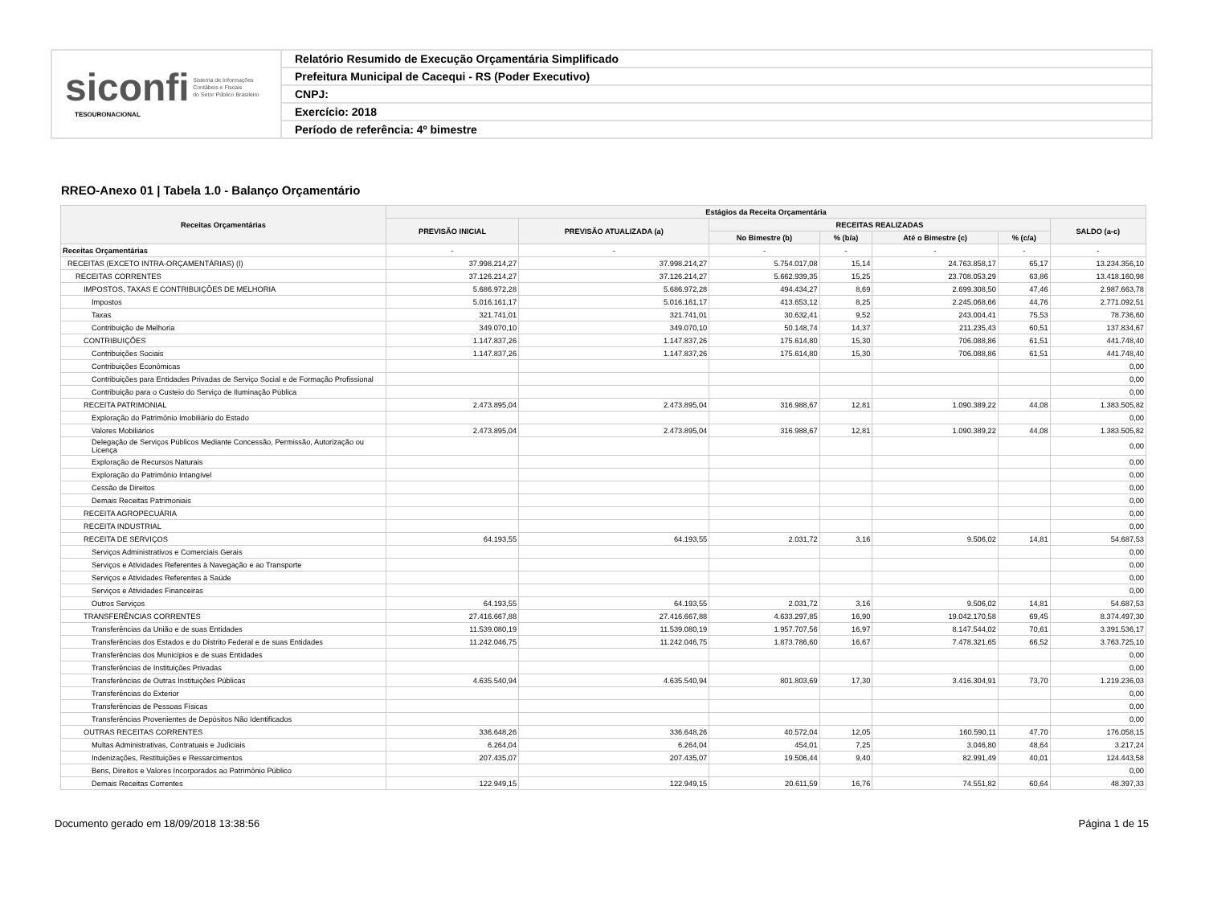siconfi Sistema de Informações
Contábeis e Fiscais
do Setor Público Brasileiro
TESOURONACIONAL
Relatório Resumido de Execução Orçamentária Simplificado
Prefeitura Municipal de Cacequi - RS (Poder Executivo)
CNPJ:
Exercício: 2018
Período de referência: 4º bimestre
RREO-Anexo 01 | Tabela 1.0 - Balanço Orçamentário
| Receitas Orçamentárias | Estágios da Receita Orçamentária | | | | | | |
| --- | --- | --- | --- | --- | --- | --- | --- |
| | PREVISÃO INICIAL | PREVISÃO ATUALIZADA (a) | RECEITAS REALIZADAS | | | | SALDO (a-c) |
| | | | No Bimestre (b) | % (b/a) | Até o Bimestre (c) | % (c/a) | |
| Receitas Orçamentárias | - | - | - | - | - | - | - |
| RECEITAS (EXCETO INTRA-ORÇAMENTÁRIAS) (I) | 37.998.214,27 | 37.998.214,27 | 5.754.017,08 | 15,14 | 24.763.858,17 | 65,17 | 13.234.356,10 |
| RECEITAS CORRENTES | 37.126.214,27 | 37.126.214,27 | 5.662.939,35 | 15,25 | 23.708.053,29 | 63,86 | 13.418.160,98 |
| IMPOSTOS, TAXAS E CONTRIBUIÇÕES DE MELHORIA | 5.686.972,28 | 5.686.972,28 | 494.434,27 | 8,69 | 2.699.308,50 | 47,46 | 2.987.663,78 |
| Impostos | 5.016.161,17 | 5.016.161,17 | 413.653,12 | 8,25 | 2.245.068,66 | 44,76 | 2.771.092,51 |
| Taxas | 321.741,01 | 321.741,01 | 30.632,41 | 9,52 | 243.004,41 | 75,53 | 78.736,60 |
| Contribuição de Melhoria | 349.070,10 | 349.070,10 | 50.148,74 | 14,37 | 211.235,43 | 60,51 | 137.834,67 |
| CONTRIBUIÇÕES | 1.147.837,26 | 1.147.837,26 | 175.614,80 | 15,30 | 706.088,86 | 61,51 | 441.748,40 |
| Contribuições Sociais | 1.147.837,26 | 1.147.837,26 | 175.614,80 | 15,30 | 706.088,86 | 61,51 | 441.748,40 |
| Contribuições Econômicas | | | | | | | 0,00 |
| Contribuições para Entidades Privadas de Serviço Social e de Formação Profissional | | | | | | | 0,00 |
| Contribuição para o Custeio do Serviço de Iluminação Pública | | | | | | | 0,00 |
| RECEITA PATRIMONIAL | 2.473.895,04 | 2.473.895,04 | 316.988,67 | 12,81 | 1.090.389,22 | 44,08 | 1.383.505,82 |
| Exploração do Patrimônio Imobiliário do Estado | | | | | | | 0,00 |
| Valores Mobiliários | 2.473.895,04 | 2.473.895,04 | 316.988,67 | 12,81 | 1.090.389,22 | 44,08 | 1.383.505,82 |
| Delegação de Serviços Públicos Mediante Concessão, Permissão, Autorização ou Licença | | | | | | | 0,00 |
| Exploração de Recursos Naturais | | | | | | | 0,00 |
| Exploração do Patrimônio Intangível | | | | | | | 0,00 |
| Cessão de Direitos | | | | | | | 0,00 |
| Demais Receitas Patrimoniais | | | | | | | 0,00 |
| RECEITA AGROPECUÁRIA | | | | | | | 0,00 |
| RECEITA INDUSTRIAL | | | | | | | 0,00 |
| RECEITA DE SERVIÇOS | 64.193,55 | 64.193,55 | 2.031,72 | 3,16 | 9.506,02 | 14,81 | 54.687,53 |
| Serviços Administrativos e Comerciais Gerais | | | | | | | 0,00 |
| Serviços e Atividades Referentes à Navegação e ao Transporte | | | | | | | 0,00 |
| Serviços e Atividades Referentes à Saúde | | | | | | | 0,00 |
| Serviços e Atividades Financeiras | | | | | | | 0,00 |
| Outros Serviços | 64.193,55 | 64.193,55 | 2.031,72 | 3,16 | 9.506,02 | 14,81 | 54.687,53 |
| TRANSFERÊNCIAS CORRENTES | 27.416.667,88 | 27.416.667,88 | 4.633.297,85 | 16,90 | 19.042.170,58 | 69,45 | 8.374.497,30 |
| Transferências da União e de suas Entidades | 11.539.080,19 | 11.539.080,19 | 1.957.707,56 | 16,97 | 8.147.544,02 | 70,61 | 3.391.536,17 |
| Transferências dos Estados e do Distrito Federal e de suas Entidades | 11.242.046,75 | 11.242.046,75 | 1.873.786,60 | 16,67 | 7.478.321,65 | 66,52 | 3.763.725,10 |
| Transferências dos Municípios e de suas Entidades | | | | | | | 0,00 |
| Transferências de Instituições Privadas | | | | | | | 0,00 |
| Transferências de Outras Instituições Públicas | 4.635.540,94 | 4.635.540,94 | 801.803,69 | 17,30 | 3.416.304,91 | 73,70 | 1.219.236,03 |
| Transferências do Exterior | | | | | | | 0,00 |
| Transferências de Pessoas Físicas | | | | | | | 0,00 |
| Transferências Provenientes de Depósitos Não Identificados | | | | | | | 0,00 |
| OUTRAS RECEITAS CORRENTES | 336.648,26 | 336.648,26 | 40.572,04 | 12,05 | 160.590,11 | 47,70 | 176.058,15 |
| Multas Administrativas, Contratuais e Judiciais | 6.264,04 | 6.264,04 | 454,01 | 7,25 | 3.046,80 | 48,64 | 3.217,24 |
| Indenizações, Restituições e Ressarcimentos | 207.435,07 | 207.435,07 | 19.506,44 | 9,40 | 82.991,49 | 40,01 | 124.443,58 |
| Bens, Direitos e Valores Incorporados ao Patrimônio Público | | | | | | | 0,00 |
| Demais Receitas Correntes | 122.949,15 | 122.949,15 | 20.611,59 | 16,76 | 74.551,82 | 60,64 | 48.397,33 |
Documento gerado em 18/09/2018 13:38:56 Página 1 de 15